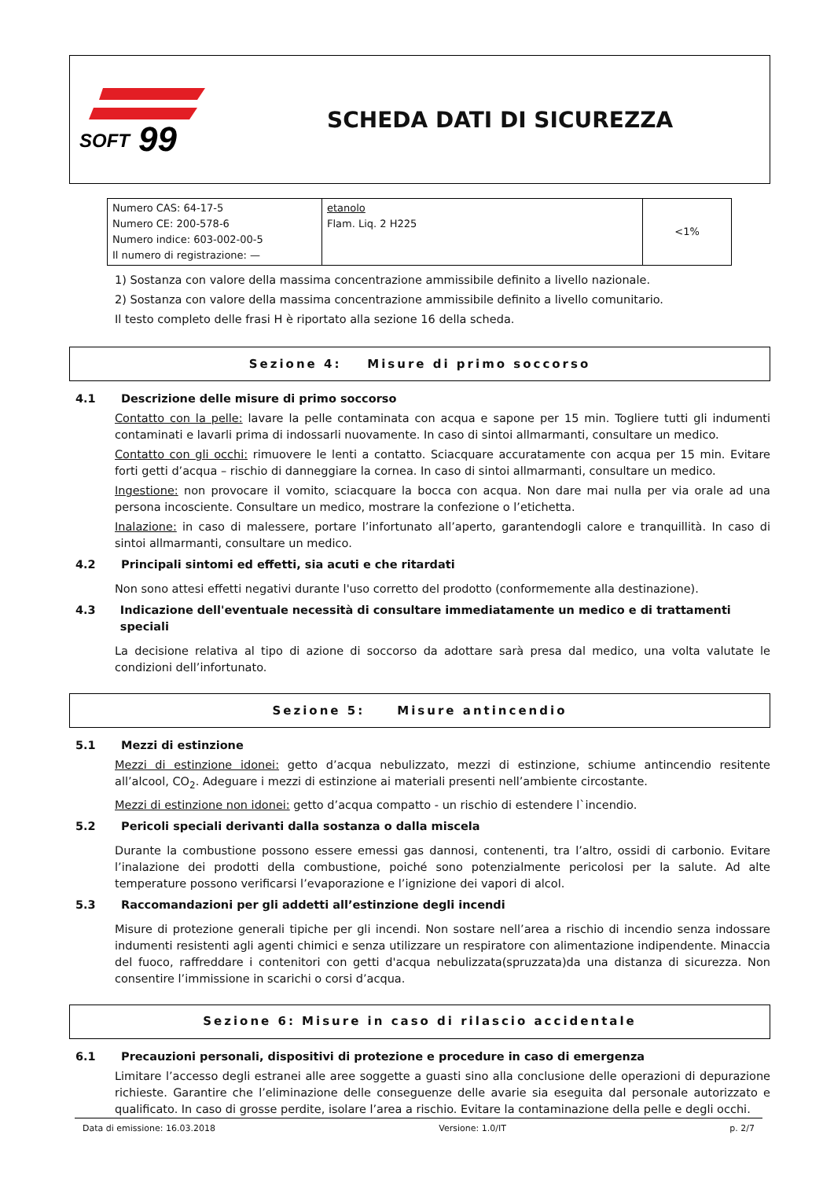SOFT
99
SCHEDA DATI DI SICUREZZA
| Numero CAS: 64-17-5 Numero CE: 200-578-6 Numero indice: 603-002-00-5 Il numero di registrazione: — | etanolo Flam. Liq. 2 H225 | <1% |
1) Sostanza con valore della massima concentrazione ammissibile definito a livello nazionale.
2) Sostanza con valore della massima concentrazione ammissibile definito a livello comunitario.
Il testo completo delle frasi H è riportato alla sezione 16 della scheda.
Sezione 4: Misure di primo soccorso
4.1 Descrizione delle misure di primo soccorso
Contatto con la pelle: lavare la pelle contaminata con acqua e sapone per 15 min. Togliere tutti gli indumenti contaminati e lavarli prima di indossarli nuovamente. In caso di sintoi allmarmanti, consultare un medico.
Contatto con gli occhi: rimuovere le lenti a contatto. Sciacquare accuratamente con acqua per 15 min. Evitare forti getti d’acqua – rischio di danneggiare la cornea. In caso di sintoi allmarmanti, consultare un medico.
Ingestione: non provocare il vomito, sciacquare la bocca con acqua. Non dare mai nulla per via orale ad una persona incosciente. Consultare un medico, mostrare la confezione o l’etichetta.
Inalazione: in caso di malessere, portare l’infortunato all’aperto, garantendogli calore e tranquillità. In caso di sintoi allmarmanti, consultare un medico.
4.2 Principali sintomi ed effetti, sia acuti e che ritardati
Non sono attesi effetti negativi durante l'uso corretto del prodotto (conformemente alla destinazione).
4.3 Indicazione dell'eventuale necessità di consultare immediatamente un medico e di trattamenti speciali
La decisione relativa al tipo di azione di soccorso da adottare sarà presa dal medico, una volta valutate le condizioni dell’infortunato.
Sezione 5: Misure antincendio
5.1 Mezzi di estinzione
Mezzi di estinzione idonei: getto d’acqua nebulizzato, mezzi di estinzione, schiume antincendio resitente all’alcool, CO<sub>2</sub>. Adeguare i mezzi di estinzione ai materiali presenti nell’ambiente circostante.
Mezzi di estinzione non idonei: getto d’acqua compatto - un rischio di estendere l`incendio.
5.2 Pericoli speciali derivanti dalla sostanza o dalla miscela
Durante la combustione possono essere emessi gas dannosi, contenenti, tra l’altro, ossidi di carbonio. Evitare l’inalazione dei prodotti della combustione, poiché sono potenzialmente pericolosi per la salute. Ad alte temperature possono verificarsi l’evaporazione e l’ignizione dei vapori di alcol.
5.3 Raccomandazioni per gli addetti all’estinzione degli incendi
Misure di protezione generali tipiche per gli incendi. Non sostare nell’area a rischio di incendio senza indossare indumenti resistenti agli agenti chimici e senza utilizzare un respiratore con alimentazione indipendente. Minaccia del fuoco, raffreddare i contenitori con getti d'acqua nebulizzata(spruzzata)da una distanza di sicurezza. Non consentire l’immissione in scarichi o corsi d’acqua.
Sezione 6: Misure in caso di rilascio accidentale
6.1 Precauzioni personali, dispositivi di protezione e procedure in caso di emergenza
Limitare l’accesso degli estranei alle aree soggette a guasti sino alla conclusione delle operazioni di depurazione richieste. Garantire che l’eliminazione delle conseguenze delle avarie sia eseguita dal personale autorizzato e qualificato. In caso di grosse perdite, isolare l’area a rischio. Evitare la contaminazione della pelle e degli occhi.
Data di emissione: 16.03.2018 Versione: 1.0/IT p. 2/7